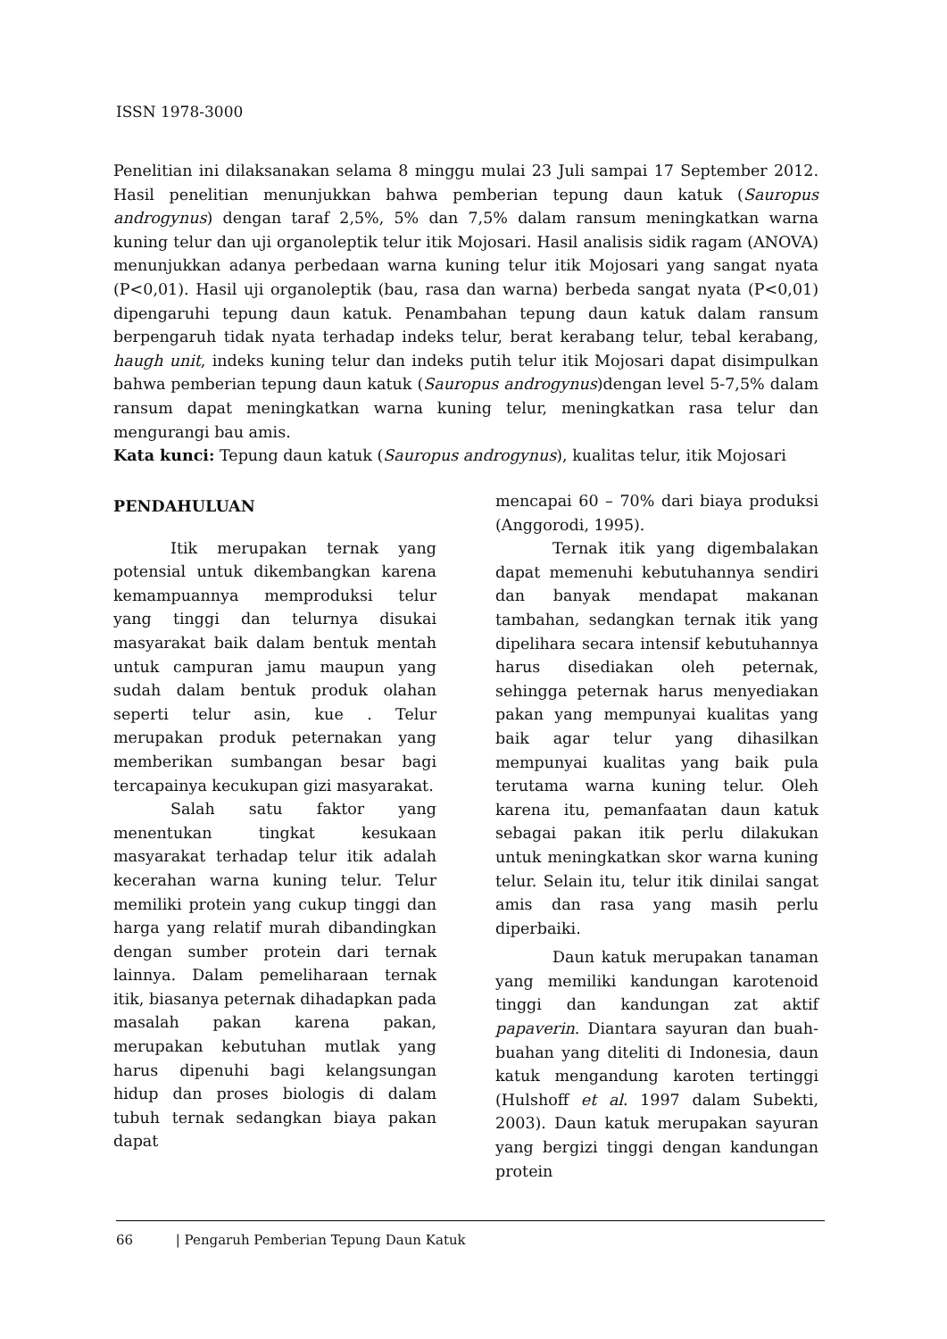ISSN 1978-3000
Penelitian ini dilaksanakan selama 8 minggu mulai 23 Juli sampai 17 September 2012. Hasil penelitian menunjukkan bahwa pemberian tepung daun katuk (Sauropus androgynus) dengan taraf 2,5%, 5% dan 7,5% dalam ransum meningkatkan warna kuning telur dan uji organoleptik telur itik Mojosari. Hasil analisis sidik ragam (ANOVA) menunjukkan adanya perbedaan warna kuning telur itik Mojosari yang sangat nyata (P<0,01). Hasil uji organoleptik (bau, rasa dan warna) berbeda sangat nyata (P<0,01) dipengaruhi tepung daun katuk. Penambahan tepung daun katuk dalam ransum berpengaruh tidak nyata terhadap indeks telur, berat kerabang telur, tebal kerabang, haugh unit, indeks kuning telur dan indeks putih telur itik Mojosari dapat disimpulkan bahwa pemberian tepung daun katuk (Sauropus androgynus)dengan level 5-7,5% dalam ransum dapat meningkatkan warna kuning telur, meningkatkan rasa telur dan mengurangi bau amis.
Kata kunci: Tepung daun katuk (Sauropus androgynus), kualitas telur, itik Mojosari
PENDAHULUAN
Itik merupakan ternak yang potensial untuk dikembangkan karena kemampuannya memproduksi telur yang tinggi dan telurnya disukai masyarakat baik dalam bentuk mentah untuk campuran jamu maupun yang sudah dalam bentuk produk olahan seperti telur asin, kue . Telur merupakan produk peternakan yang memberikan sumbangan besar bagi tercapainya kecukupan gizi masyarakat.
Salah satu faktor yang menentukan tingkat kesukaan masyarakat terhadap telur itik adalah kecerahan warna kuning telur. Telur memiliki protein yang cukup tinggi dan harga yang relatif murah dibandingkan dengan sumber protein dari ternak lainnya. Dalam pemeliharaan ternak itik, biasanya peternak dihadapkan pada masalah pakan karena pakan, merupakan kebutuhan mutlak yang harus dipenuhi bagi kelangsungan hidup dan proses biologis di dalam tubuh ternak sedangkan biaya pakan dapat
mencapai 60 – 70% dari biaya produksi (Anggorodi, 1995).
Ternak itik yang digembalakan dapat memenuhi kebutuhannya sendiri dan banyak mendapat makanan tambahan, sedangkan ternak itik yang dipelihara secara intensif kebutuhannya harus disediakan oleh peternak, sehingga peternak harus menyediakan pakan yang mempunyai kualitas yang baik agar telur yang dihasilkan mempunyai kualitas yang baik pula terutama warna kuning telur. Oleh karena itu, pemanfaatan daun katuk sebagai pakan itik perlu dilakukan untuk meningkatkan skor warna kuning telur. Selain itu, telur itik dinilai sangat amis dan rasa yang masih perlu diperbaiki.
Daun katuk merupakan tanaman yang memiliki kandungan karotenoid tinggi dan kandungan zat aktif papaverin. Diantara sayuran dan buah-buahan yang diteliti di Indonesia, daun katuk mengandung karoten tertinggi (Hulshoff et al. 1997 dalam Subekti, 2003). Daun katuk merupakan sayuran yang bergizi tinggi dengan kandungan protein
66 | Pengaruh Pemberian Tepung Daun Katuk